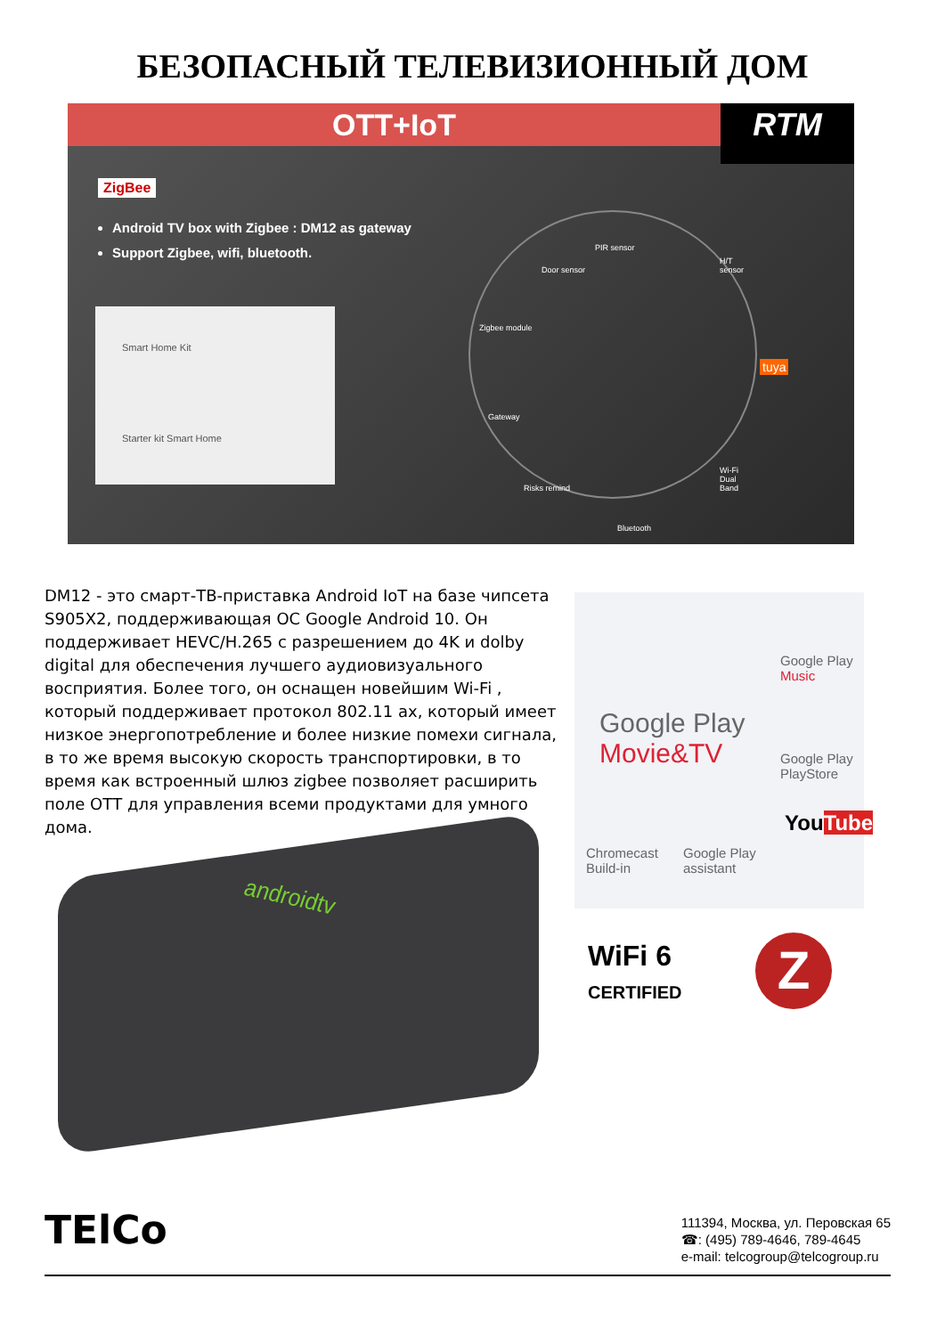БЕЗОПАСНЫЙ ТЕЛЕВИЗИОННЫЙ ДОМ
OTT+IoT
RTM
ZigBee
Android TV box with Zigbee : DM12 as gateway
Support Zigbee, wifi, bluetooth.
Smart Home Kit
Starter kit Smart Home
PIR sensor
H/T sensor
Door sensor
Zigbee module
tuya
Gateway
Risks remind
Wi-Fi Dual Band
Bluetooth
DM12 - это смарт-ТВ-приставка Android IoT на базе чипсета S905X2, поддерживающая ОС Google Android 10. Он поддерживает HEVC/H.265 с разрешением до 4K и dolby digital для обеспечения лучшего аудиовизуального восприятия. Более того, он оснащен новейшим Wi-Fi , который поддерживает протокол 802.11 ax, который имеет низкое энергопотребление и более низкие помехи сигнала, в то же время высокую скорость транспортировки, в то время как встроенный шлюз zigbee позволяет расширить поле ОТТ для управления всеми продуктами для умного дома.
androidtv
Google Play
Movie&TV
Google Play
Music
Google Play
PlayStore
YouTube
Chromecast
Build-in
Google Play
assistant
WiFi 6
CERTIFIED
Z
TElCo
111394, Москва, ул. Перовская 65
☎: (495) 789-4646, 789-4645
e-mail: telcogroup@telcogroup.ru